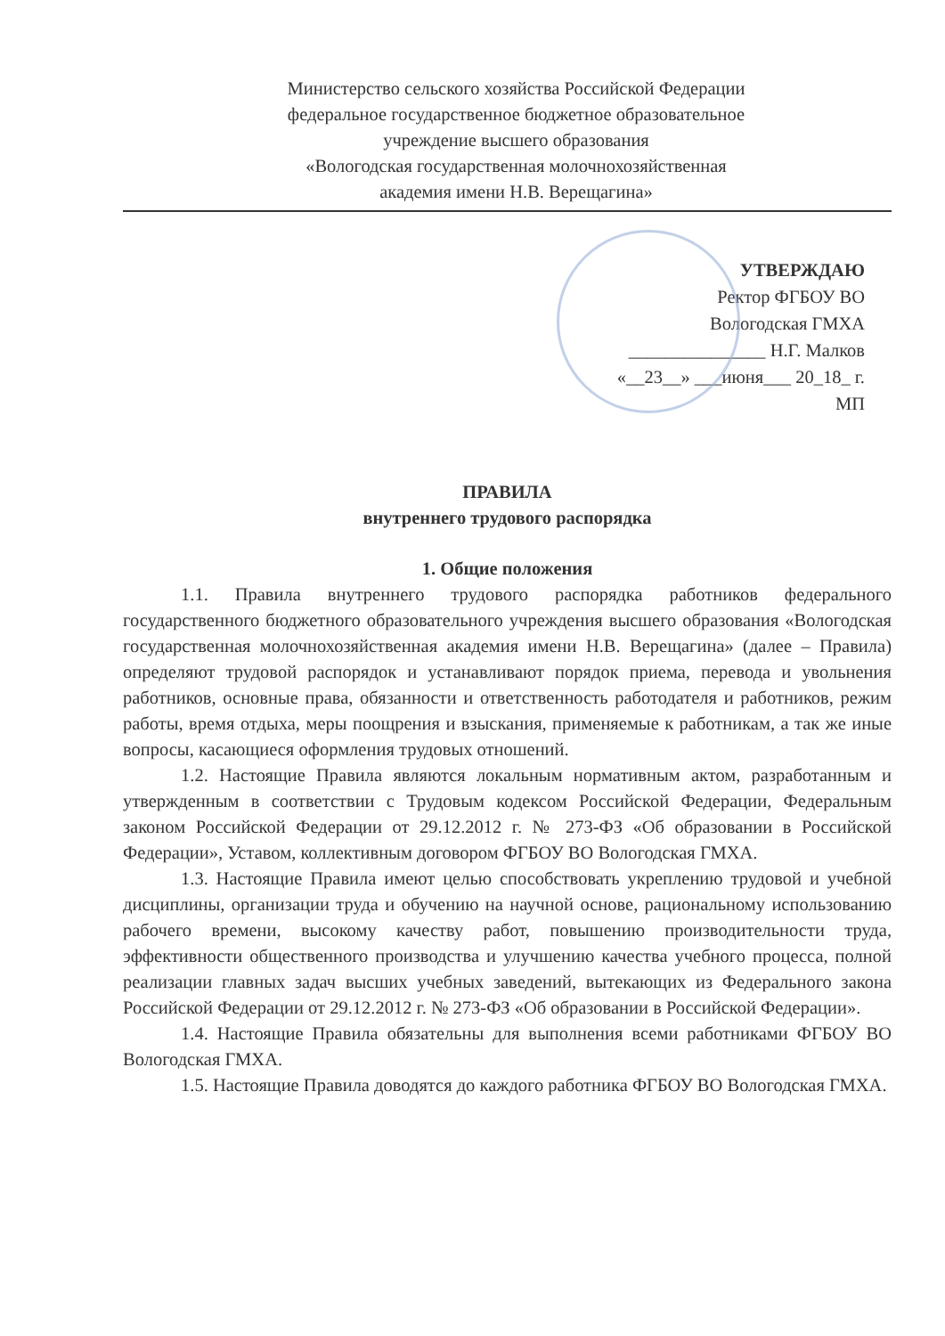Министерство сельского хозяйства Российской Федерации
федеральное государственное бюджетное образовательное
учреждение высшего образования
«Вологодская государственная молочнохозяйственная
академия имени Н.В. Верещагина»
УТВЕРЖДАЮ
Ректор ФГБОУ ВО
Вологодская ГМХА
_______________ Н.Г. Малков
«__23__» ___июня___ 20_18_ г.
МП
ПРАВИЛА
внутреннего трудового распорядка
1. Общие положения
1.1. Правила внутреннего трудового распорядка работников федерального государственного бюджетного образовательного учреждения высшего образования «Вологодская государственная молочнохозяйственная академия имени Н.В. Верещагина» (далее – Правила) определяют трудовой распорядок и устанавливают порядок приема, перевода и увольнения работников, основные права, обязанности и ответственность работодателя и работников, режим работы, время отдыха, меры поощрения и взыскания, применяемые к работникам, а так же иные вопросы, касающиеся оформления трудовых отношений.
1.2. Настоящие Правила являются локальным нормативным актом, разработанным и утвержденным в соответствии с Трудовым кодексом Российской Федерации, Федеральным законом Российской Федерации от 29.12.2012 г. № 273-ФЗ «Об образовании в Российской Федерации», Уставом, коллективным договором ФГБОУ ВО Вологодская ГМХА.
1.3. Настоящие Правила имеют целью способствовать укреплению трудовой и учебной дисциплины, организации труда и обучению на научной основе, рациональному использованию рабочего времени, высокому качеству работ, повышению производительности труда, эффективности общественного производства и улучшению качества учебного процесса, полной реализации главных задач высших учебных заведений, вытекающих из Федерального закона Российской Федерации от 29.12.2012 г. № 273-ФЗ «Об образовании в Российской Федерации».
1.4. Настоящие Правила обязательны для выполнения всеми работниками ФГБОУ ВО Вологодская ГМХА.
1.5. Настоящие Правила доводятся до каждого работника ФГБОУ ВО Вологодская ГМХА.